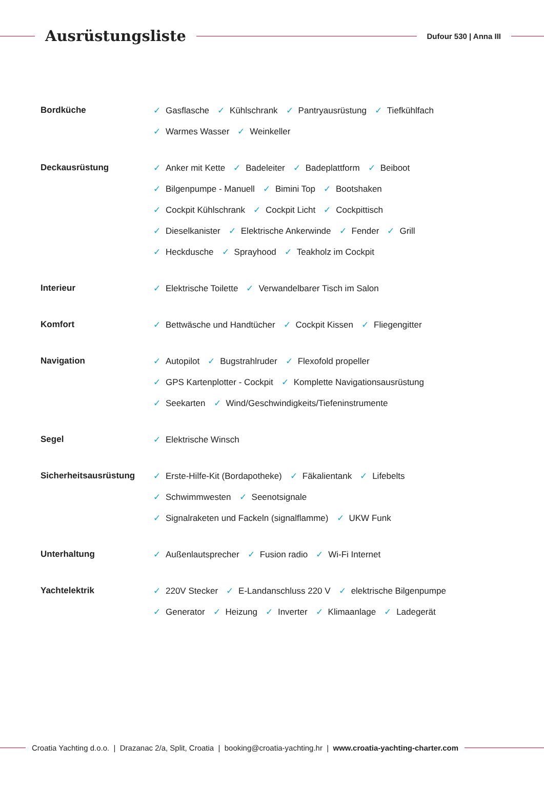Ausrüstungsliste
Dufour 530 | Anna III
Bordküche
Gasflasche Kühlschrank Pantryausrüstung Tiefkühlfach Warmes Wasser Weinkeller
Deckausrüstung
Anker mit Kette Badeleiter Badeplattform Beiboot
Bilgenpumpe - Manuell Bimini Top Bootshaken
Cockpit Kühlschrank Cockpit Licht Cockpittisch
Dieselkanister Elektrische Ankerwinde Fender Grill
Heckdusche Sprayhood Teakholz im Cockpit
Interieur
Elektrische Toilette Verwandelbarer Tisch im Salon
Komfort
Bettwäsche und Handtücher Cockpit Kissen Fliegengitter
Navigation
Autopilot Bugstrahlruder Flexofold propeller
GPS Kartenplotter - Cockpit Komplette Navigationsausrüstung
Seekarten Wind/Geschwindigkeits/Tiefeninstrumente
Segel
Elektrische Winsch
Sicherheitsausrüstung
Erste-Hilfe-Kit (Bordapotheke) Fäkalientank Lifebelts
Schwimmwesten Seenotsignale
Signalraketen und Fackeln (signalflamme) UKW Funk
Unterhaltung
Außenlautsprecher Fusion radio Wi-Fi Internet
Yachtelektrik
220V Stecker E-Landanschluss 220 V elektrische Bilgenpumpe
Generator Heizung Inverter Klimaanlage Ladegerät
Croatia Yachting d.o.o. | Drazanac 2/a, Split, Croatia | booking@croatia-yachting.hr | www.croatia-yachting-charter.com